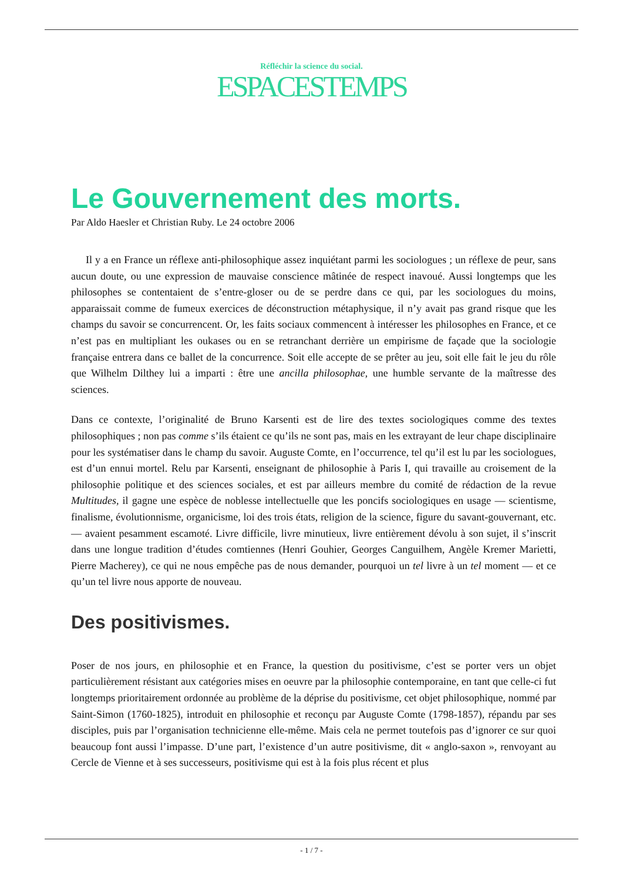Réfléchir la science du social.
ESPACESTEMPS
Le Gouvernement des morts.
Par Aldo Haesler et Christian Ruby. Le 24 octobre 2006
Il y a en France un réflexe anti-philosophique assez inquiétant parmi les sociologues ; un réflexe de peur, sans aucun doute, ou une expression de mauvaise conscience mâtinée de respect inavoué. Aussi longtemps que les philosophes se contentaient de s’entre-gloser ou de se perdre dans ce qui, par les sociologues du moins, apparaissait comme de fumeux exercices de déconstruction métaphysique, il n’y avait pas grand risque que les champs du savoir se concurrencent. Or, les faits sociaux commencent à intéresser les philosophes en France, et ce n’est pas en multipliant les oukases ou en se retranchant derrière un empirisme de façade que la sociologie française entrera dans ce ballet de la concurrence. Soit elle accepte de se prêter au jeu, soit elle fait le jeu du rôle que Wilhelm Dilthey lui a imparti : être une ancilla philosophae, une humble servante de la maîtresse des sciences.
Dans ce contexte, l’originalité de Bruno Karsenti est de lire des textes sociologiques comme des textes philosophiques ; non pas comme s’ils étaient ce qu’ils ne sont pas, mais en les extrayant de leur chape disciplinaire pour les systématiser dans le champ du savoir. Auguste Comte, en l’occurrence, tel qu’il est lu par les sociologues, est d’un ennui mortel. Relu par Karsenti, enseignant de philosophie à Paris I, qui travaille au croisement de la philosophie politique et des sciences sociales, et est par ailleurs membre du comité de rédaction de la revue Multitudes, il gagne une espèce de noblesse intellectuelle que les poncifs sociologiques en usage — scientisme, finalisme, évolutionnisme, organicisme, loi des trois états, religion de la science, figure du savant-gouvernant, etc. — avaient pesamment escamoté. Livre difficile, livre minutieux, livre entièrement dévolu à son sujet, il s’inscrit dans une longue tradition d’études comtiennes (Henri Gouhier, Georges Canguilhem, Angèle Kremer Marietti, Pierre Macherey), ce qui ne nous empêche pas de nous demander, pourquoi un tel livre à un tel moment — et ce qu’un tel livre nous apporte de nouveau.
Des positivismes.
Poser de nos jours, en philosophie et en France, la question du positivisme, c’est se porter vers un objet particulièrement résistant aux catégories mises en oeuvre par la philosophie contemporaine, en tant que celle-ci fut longtemps prioritairement ordonnée au problème de la déprise du positivisme, cet objet philosophique, nommé par Saint-Simon (1760-1825), introduit en philosophie et reconçu par Auguste Comte (1798-1857), répandu par ses disciples, puis par l’organisation technicienne elle-même. Mais cela ne permet toutefois pas d’ignorer ce sur quoi beaucoup font aussi l’impasse. D’une part, l’existence d’un autre positivisme, dit « anglo-saxon », renvoyant au Cercle de Vienne et à ses successeurs, positivisme qui est à la fois plus récent et plus
- 1 / 7 -